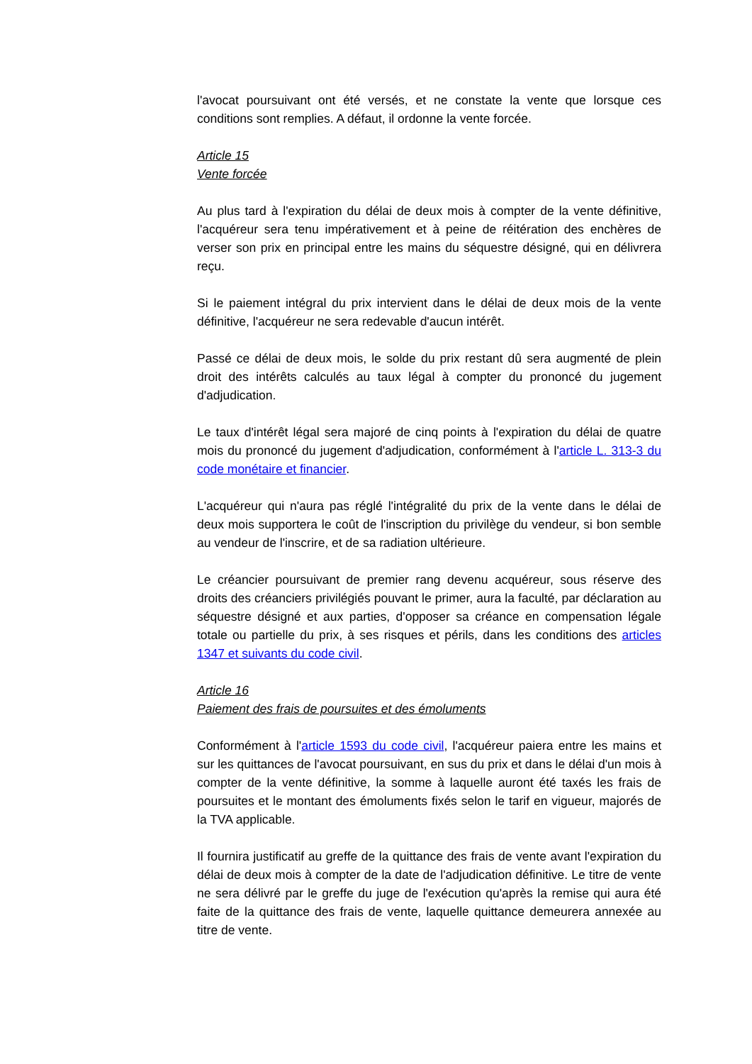l'avocat poursuivant ont été versés, et ne constate la vente que lorsque ces conditions sont remplies. A défaut, il ordonne la vente forcée.
Article 15
Vente forcée
Au plus tard à l'expiration du délai de deux mois à compter de la vente définitive, l'acquéreur sera tenu impérativement et à peine de réitération des enchères de verser son prix en principal entre les mains du séquestre désigné, qui en délivrera reçu.
Si le paiement intégral du prix intervient dans le délai de deux mois de la vente définitive, l'acquéreur ne sera redevable d'aucun intérêt.
Passé ce délai de deux mois, le solde du prix restant dû sera augmenté de plein droit des intérêts calculés au taux légal à compter du prononcé du jugement d'adjudication.
Le taux d'intérêt légal sera majoré de cinq points à l'expiration du délai de quatre mois du prononcé du jugement d'adjudication, conformément à l'article L. 313-3 du code monétaire et financier.
L'acquéreur qui n'aura pas réglé l'intégralité du prix de la vente dans le délai de deux mois supportera le coût de l'inscription du privilège du vendeur, si bon semble au vendeur de l'inscrire, et de sa radiation ultérieure.
Le créancier poursuivant de premier rang devenu acquéreur, sous réserve des droits des créanciers privilégiés pouvant le primer, aura la faculté, par déclaration au séquestre désigné et aux parties, d'opposer sa créance en compensation légale totale ou partielle du prix, à ses risques et périls, dans les conditions des articles 1347 et suivants du code civil.
Article 16
Paiement des frais de poursuites et des émoluments
Conformément à l'article 1593 du code civil, l'acquéreur paiera entre les mains et sur les quittances de l'avocat poursuivant, en sus du prix et dans le délai d'un mois à compter de la vente définitive, la somme à laquelle auront été taxés les frais de poursuites et le montant des émoluments fixés selon le tarif en vigueur, majorés de la TVA applicable.
Il fournira justificatif au greffe de la quittance des frais de vente avant l'expiration du délai de deux mois à compter de la date de l'adjudication définitive. Le titre de vente ne sera délivré par le greffe du juge de l'exécution qu'après la remise qui aura été faite de la quittance des frais de vente, laquelle quittance demeurera annexée au titre de vente.